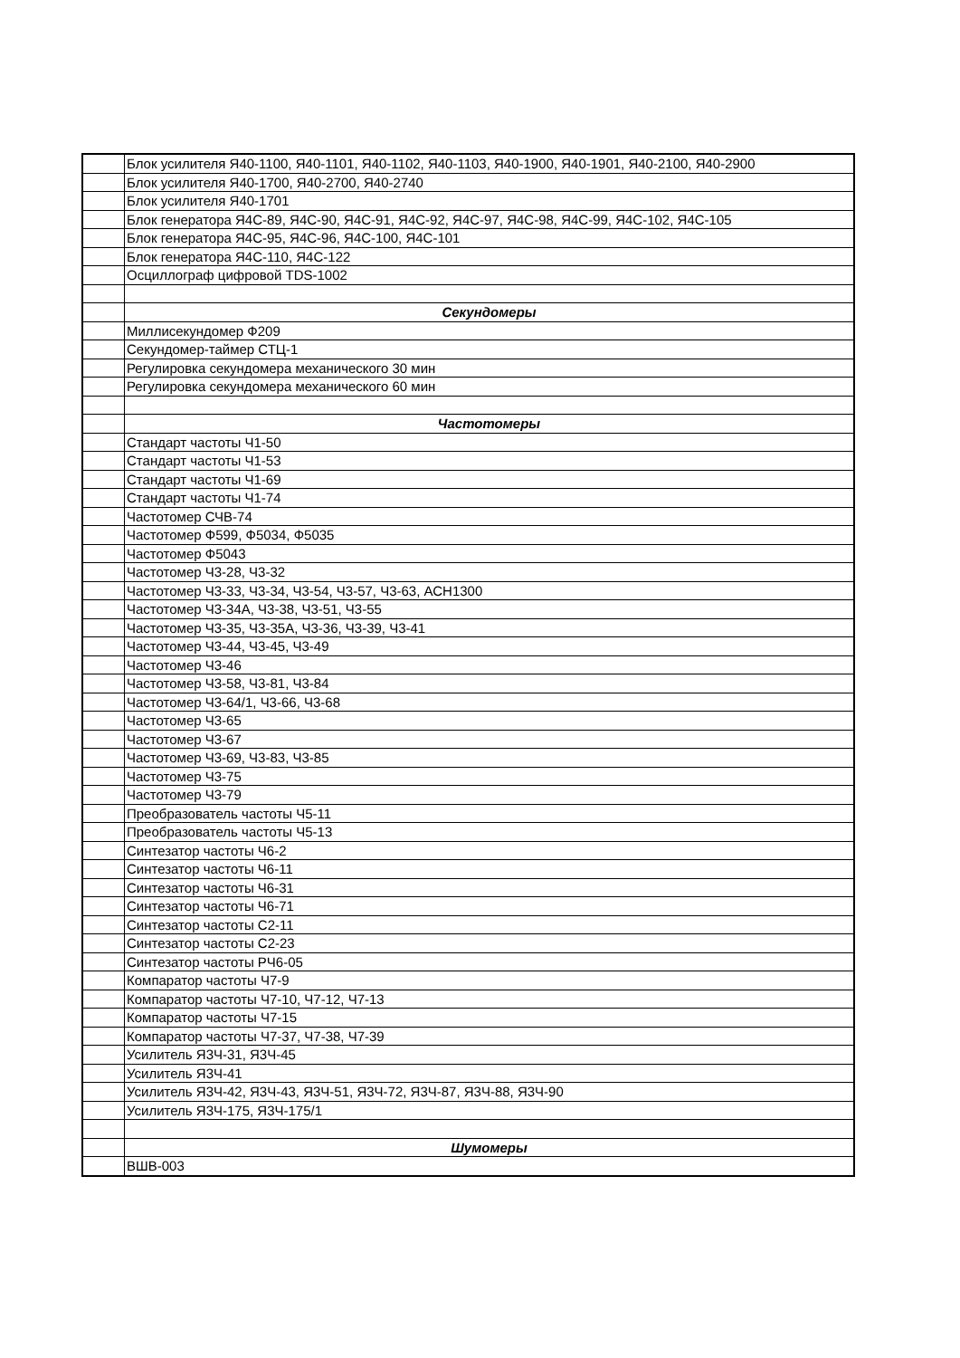| | Блок усилителя Я40-1100, Я40-1101, Я40-1102, Я40-1103, Я40-1900, Я40-1901, Я40-2100, Я40-2900 |
| | Блок усилителя Я40-1700, Я40-2700, Я40-2740 |
| | Блок усилителя Я40-1701 |
| | Блок генератора Я4С-89, Я4С-90, Я4С-91, Я4С-92, Я4С-97, Я4С-98, Я4С-99, Я4С-102, Я4С-105 |
| | Блок генератора Я4С-95, Я4С-96, Я4С-100, Я4С-101 |
| | Блок генератора Я4С-110, Я4С-122 |
| | Осциллограф цифровой TDS-1002 |
| | Секундомеры |
| | Миллисекундомер Ф209 |
| | Секундомер-таймер СТЦ-1 |
| | Регулировка секундомера механического 30 мин |
| | Регулировка секундомера механического 60 мин |
| | Частотомеры |
| | Стандарт частоты Ч1-50 |
| | Стандарт частоты Ч1-53 |
| | Стандарт частоты Ч1-69 |
| | Стандарт частоты Ч1-74 |
| | Частотомер СЧВ-74 |
| | Частотомер Ф599, Ф5034, Ф5035 |
| | Частотомер Ф5043 |
| | Частотомер Ч3-28, Ч3-32 |
| | Частотомер Ч3-33, Ч3-34, Ч3-54, Ч3-57, Ч3-63, АСН1300 |
| | Частотомер Ч3-34А, Ч3-38, Ч3-51, Ч3-55 |
| | Частотомер Ч3-35, Ч3-35А, Ч3-36, Ч3-39, Ч3-41 |
| | Частотомер Ч3-44, Ч3-45, Ч3-49 |
| | Частотомер Ч3-46 |
| | Частотомер Ч3-58, Ч3-81, Ч3-84 |
| | Частотомер Ч3-64/1, Ч3-66, Ч3-68 |
| | Частотомер Ч3-65 |
| | Частотомер Ч3-67 |
| | Частотомер Ч3-69, Ч3-83, Ч3-85 |
| | Частотомер Ч3-75 |
| | Частотомер Ч3-79 |
| | Преобразователь частоты Ч5-11 |
| | Преобразователь частоты Ч5-13 |
| | Синтезатор частоты Ч6-2 |
| | Синтезатор частоты Ч6-11 |
| | Синтезатор частоты Ч6-31 |
| | Синтезатор частоты Ч6-71 |
| | Синтезатор частоты С2-11 |
| | Синтезатор частоты С2-23 |
| | Синтезатор частоты РЧ6-05 |
| | Компаратор частоты Ч7-9 |
| | Компаратор частоты Ч7-10, Ч7-12, Ч7-13 |
| | Компаратор частоты Ч7-15 |
| | Компаратор частоты Ч7-37, Ч7-38, Ч7-39 |
| | Усилитель Я3Ч-31, Я3Ч-45 |
| | Усилитель Я3Ч-41 |
| | Усилитель Я3Ч-42, Я3Ч-43, Я3Ч-51, Я3Ч-72, Я3Ч-87, Я3Ч-88, Я3Ч-90 |
| | Усилитель Я3Ч-175, Я3Ч-175/1 |
| | Шумомеры |
| | ВШВ-003 |